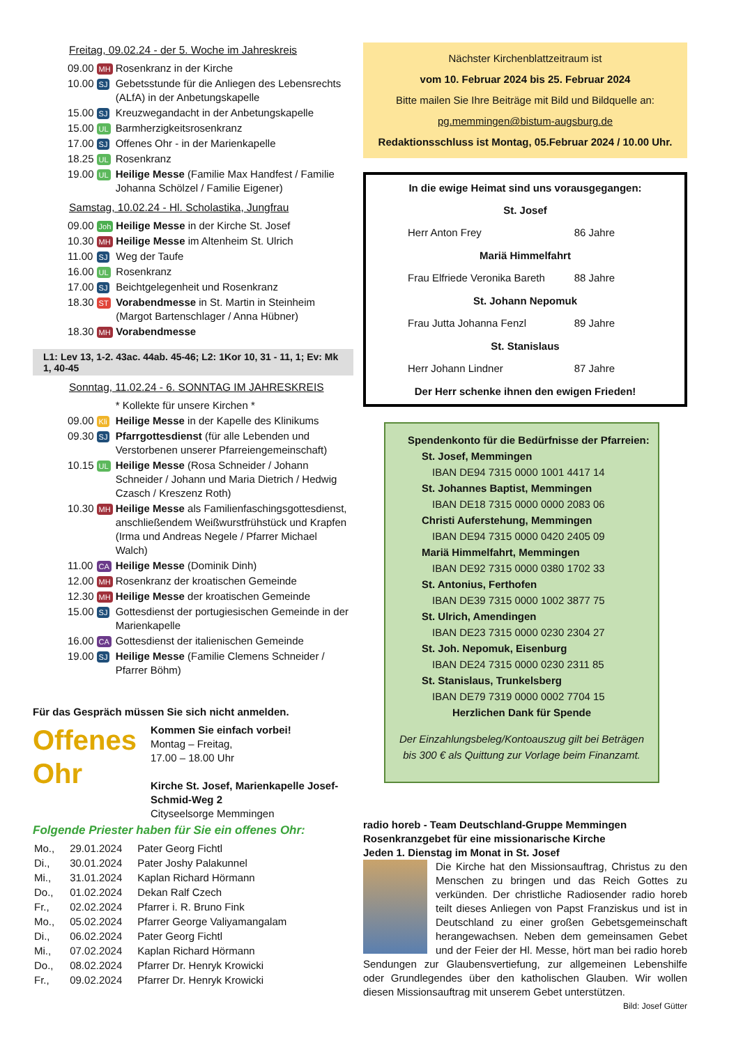Freitag, 09.02.24 - der 5. Woche im Jahreskreis
| 09.00 | MH | Rosenkranz in der Kirche |
| 10.00 | SJ | Gebetsstunde für die Anliegen des Lebensrechts (ALfA) in der Anbetungskapelle |
| 15.00 | SJ | Kreuzwegandacht in der Anbetungskapelle |
| 15.00 | UL | Barmherzigkeitsrosenkranz |
| 17.00 | SJ | Offenes Ohr - in der Marienkapelle |
| 18.25 | UL | Rosenkranz |
| 19.00 | UL | Heilige Messe (Familie Max Handfest / Familie Johanna Schölzel / Familie Eigener) |
Samstag, 10.02.24 - Hl. Scholastika, Jungfrau
| 09.00 | Joh | Heilige Messe in der Kirche St. Josef |
| 10.30 | MH | Heilige Messe im Altenheim St. Ulrich |
| 11.00 | SJ | Weg der Taufe |
| 16.00 | UL | Rosenkranz |
| 17.00 | SJ | Beichtgelegenheit und Rosenkranz |
| 18.30 | ST | Vorabendmesse in St. Martin in Steinheim (Margot Bartenschlager / Anna Hübner) |
| 18.30 | MH | Vorabendmesse |
L1: Lev 13, 1-2. 43ac. 44ab. 45-46; L2: 1Kor 10, 31 - 11, 1; Ev: Mk 1, 40-45
Sonntag, 11.02.24 - 6. SONNTAG IM JAHRESKREIS
| | | * Kollekte für unsere Kirchen * |
| 09.00 | Kli | Heilige Messe in der Kapelle des Klinikums |
| 09.30 | SJ | Pfarrgottesdienst (für alle Lebenden und Verstorbenen unserer Pfarreiengemeinschaft) |
| 10.15 | UL | Heilige Messe (Rosa Schneider / Johann Schneider / Johann und Maria Dietrich / Hedwig Czasch / Kreszenz Roth) |
| 10.30 | MH | Heilige Messe als Familienfaschingsgottesdienst, anschließendem Weißwurstfrühstück und Krapfen (Irma und Andreas Negele / Pfarrer Michael Walch) |
| 11.00 | CA | Heilige Messe (Dominik Dinh) |
| 12.00 | MH | Rosenkranz der kroatischen Gemeinde |
| 12.30 | MH | Heilige Messe der kroatischen Gemeinde |
| 15.00 | SJ | Gottesdienst der portugiesischen Gemeinde in der Marienkapelle |
| 16.00 | CA | Gottesdienst der italienischen Gemeinde |
| 19.00 | SJ | Heilige Messe (Familie Clemens Schneider / Pfarrer Böhm) |
Für das Gespräch müssen Sie sich nicht anmelden.
Offenes
Ohr
Kommen Sie einfach vorbei!
Montag – Freitag,
17.00 – 18.00 Uhr
Kirche St. Josef, Marienkapelle Josef-Schmid-Weg 2
Cityseelsorge Memmingen
Folgende Priester haben für Sie ein offenes Ohr:
| Mo., | 29.01.2024 | Pater Georg Fichtl |
| Di., | 30.01.2024 | Pater Joshy Palakunnel |
| Mi., | 31.01.2024 | Kaplan Richard Hörmann |
| Do., | 01.02.2024 | Dekan Ralf Czech |
| Fr., | 02.02.2024 | Pfarrer i. R. Bruno Fink |
| Mo., | 05.02.2024 | Pfarrer George Valiyamangalam |
| Di., | 06.02.2024 | Pater Georg Fichtl |
| Mi., | 07.02.2024 | Kaplan Richard Hörmann |
| Do., | 08.02.2024 | Pfarrer Dr. Henryk Krowicki |
| Fr., | 09.02.2024 | Pfarrer Dr. Henryk Krowicki |
Nächster Kirchenblattzeitraum ist
vom 10. Februar 2024 bis 25. Februar 2024
Bitte mailen Sie Ihre Beiträge mit Bild und Bildquelle an:
pg.memmingen@bistum-augsburg.de
Redaktionsschluss ist Montag, 05.Februar 2024 / 10.00 Uhr.
In die ewige Heimat sind uns vorausgegangen:
St. Josef
Herr Anton Frey 86 Jahre
Mariä Himmelfahrt
Frau Elfriede Veronika Bareth 88 Jahre
St. Johann Nepomuk
Frau Jutta Johanna Fenzl 89 Jahre
St. Stanislaus
Herr Johann Lindner 87 Jahre
Der Herr schenke ihnen den ewigen Frieden!
Spendenkonto für die Bedürfnisse der Pfarreien:
St. Josef, Memmingen
IBAN DE94 7315 0000 1001 4417 14
St. Johannes Baptist, Memmingen
IBAN DE18 7315 0000 0000 2083 06
Christi Auferstehung, Memmingen
IBAN DE94 7315 0000 0420 2405 09
Mariä Himmelfahrt, Memmingen
IBAN DE92 7315 0000 0380 1702 33
St. Antonius, Ferthofen
IBAN DE39 7315 0000 1002 3877 75
St. Ulrich, Amendingen
IBAN DE23 7315 0000 0230 2304 27
St. Joh. Nepomuk, Eisenburg
IBAN DE24 7315 0000 0230 2311 85
St. Stanislaus, Trunkelsberg
IBAN DE79 7319 0000 0002 7704 15
Herzlichen Dank für Spende
Der Einzahlungsbeleg/Kontoauszug gilt bei Beträgen bis 300 € als Quittung zur Vorlage beim Finanzamt.
radio horeb - Team Deutschland-Gruppe Memmingen
Rosenkranzgebet für eine missionarische Kirche
Jeden 1. Dienstag im Monat in St. Josef
Die Kirche hat den Missionsauftrag, Christus zu den Menschen zu bringen und das Reich Gottes zu verkünden. Der christliche Radiosender radio horeb teilt dieses Anliegen von Papst Franziskus und ist in Deutschland zu einer großen Gebetsgemeinschaft herangewachsen. Neben dem gemeinsamen Gebet und der Feier der Hl. Messe, hört man bei radio horeb Sendungen zur Glaubensvertiefung, zur allgemeinen Lebenshilfe oder Grundlegendes über den katholischen Glauben. Wir wollen diesen Missionsauftrag mit unserem Gebet unterstützen.
Bild: Josef Gütter